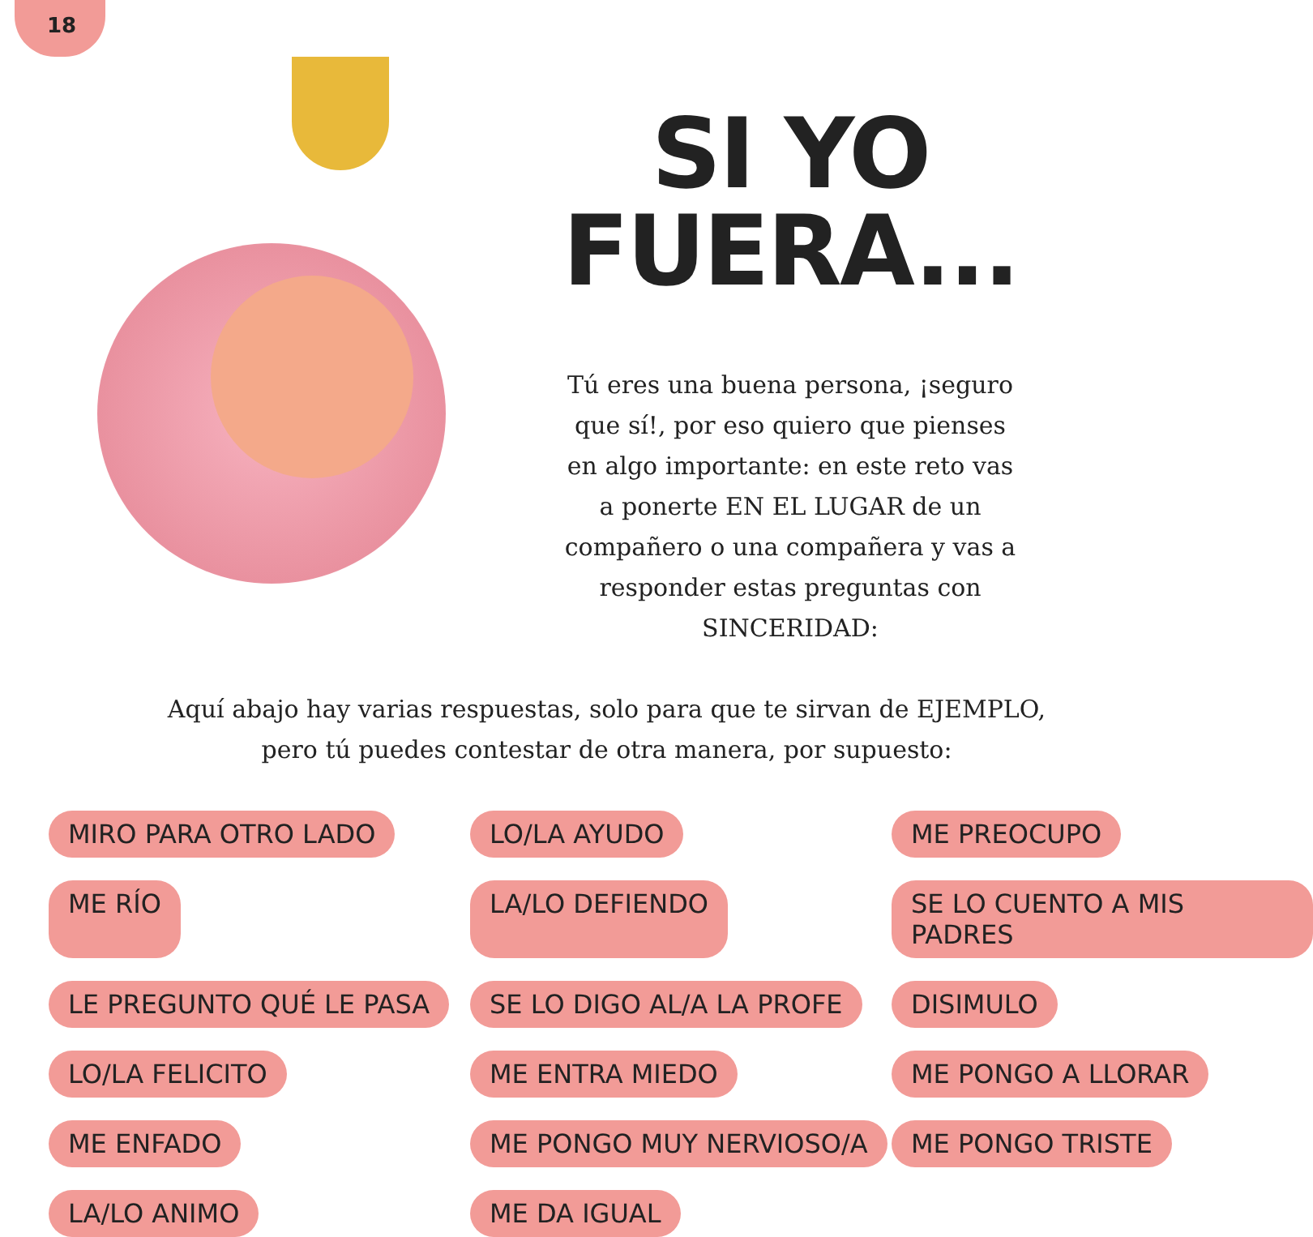18
SI YO
FUERA...
Tú eres una buena persona, ¡seguro que sí!, por eso quiero que pienses en algo importante: en este reto vas a ponerte EN EL LUGAR de un compañero o una compañera y vas a responder estas preguntas con SINCERIDAD:
Aquí abajo hay varias respuestas, solo para que te sirvan de EJEMPLO, pero tú puedes contestar de otra manera, por supuesto:
MIRO PARA OTRO LADO LO/LA AYUDO ME PREOCUPO ME RÍO LA/LO DEFIENDO SE LO CUENTO A MIS PADRES LE PREGUNTO QUÉ LE PASA SE LO DIGO AL/A LA PROFE DISIMULO LO/LA FELICITO ME ENTRA MIEDO ME PONGO A LLORAR ME ENFADO ME PONGO MUY NERVIOSO/A ME PONGO TRISTE LA/LO ANIMO ME DA IGUAL